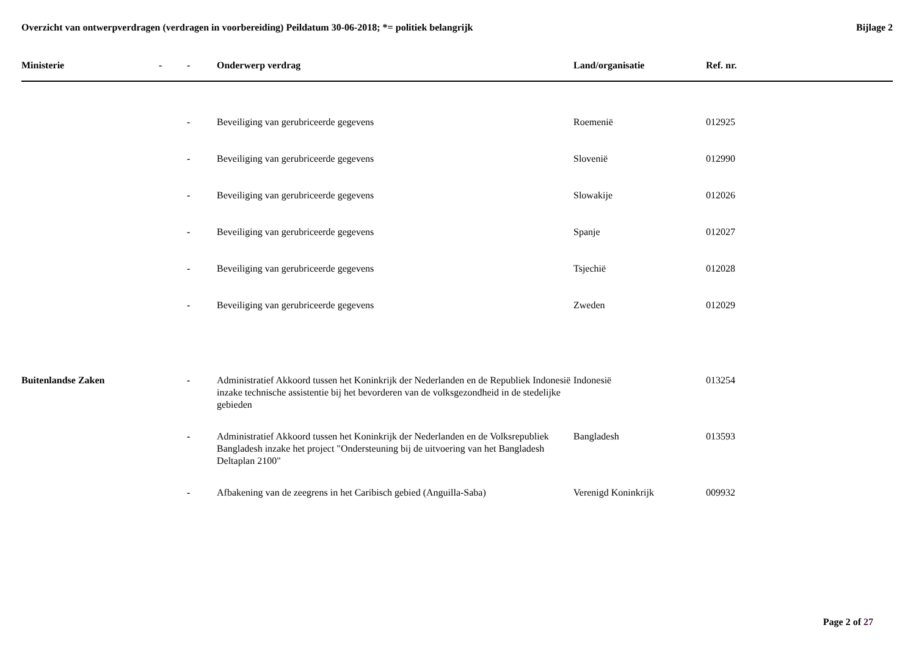Overzicht van ontwerpverdragen (verdragen in voorbereiding) Peildatum 30-06-2018; *= politiek belangrijk Bijlage 2
| Ministerie | - | - | Onderwerp verdrag | Land/organisatie | Ref. nr. |
| --- | --- | --- | --- | --- | --- |
| | | - | Beveiliging van gerubriceerde gegevens | Roemenië | 012925 |
| | | - | Beveiliging van gerubriceerde gegevens | Slovenië | 012990 |
| | | - | Beveiliging van gerubriceerde gegevens | Slowakije | 012026 |
| | | - | Beveiliging van gerubriceerde gegevens | Spanje | 012027 |
| | | - | Beveiliging van gerubriceerde gegevens | Tsjechië | 012028 |
| | | - | Beveiliging van gerubriceerde gegevens | Zweden | 012029 |
| Buitenlandse Zaken | | - | Administratief Akkoord tussen het Koninkrijk der Nederlanden en de Republiek Indonesië inzake technische assistentie bij het bevorderen van de volksgezondheid in de stedelijke gebieden | Indonesië | 013254 |
| | | - | Administratief Akkoord tussen het Koninkrijk der Nederlanden en de Volksrepubliek Bangladesh inzake het project "Ondersteuning bij de uitvoering van het Bangladesh Deltaplan 2100" | Bangladesh | 013593 |
| | | - | Afbakening van de zeegrens in het Caribisch gebied (Anguilla-Saba) | Verenigd Koninkrijk | 009932 |
Page 2 of 27